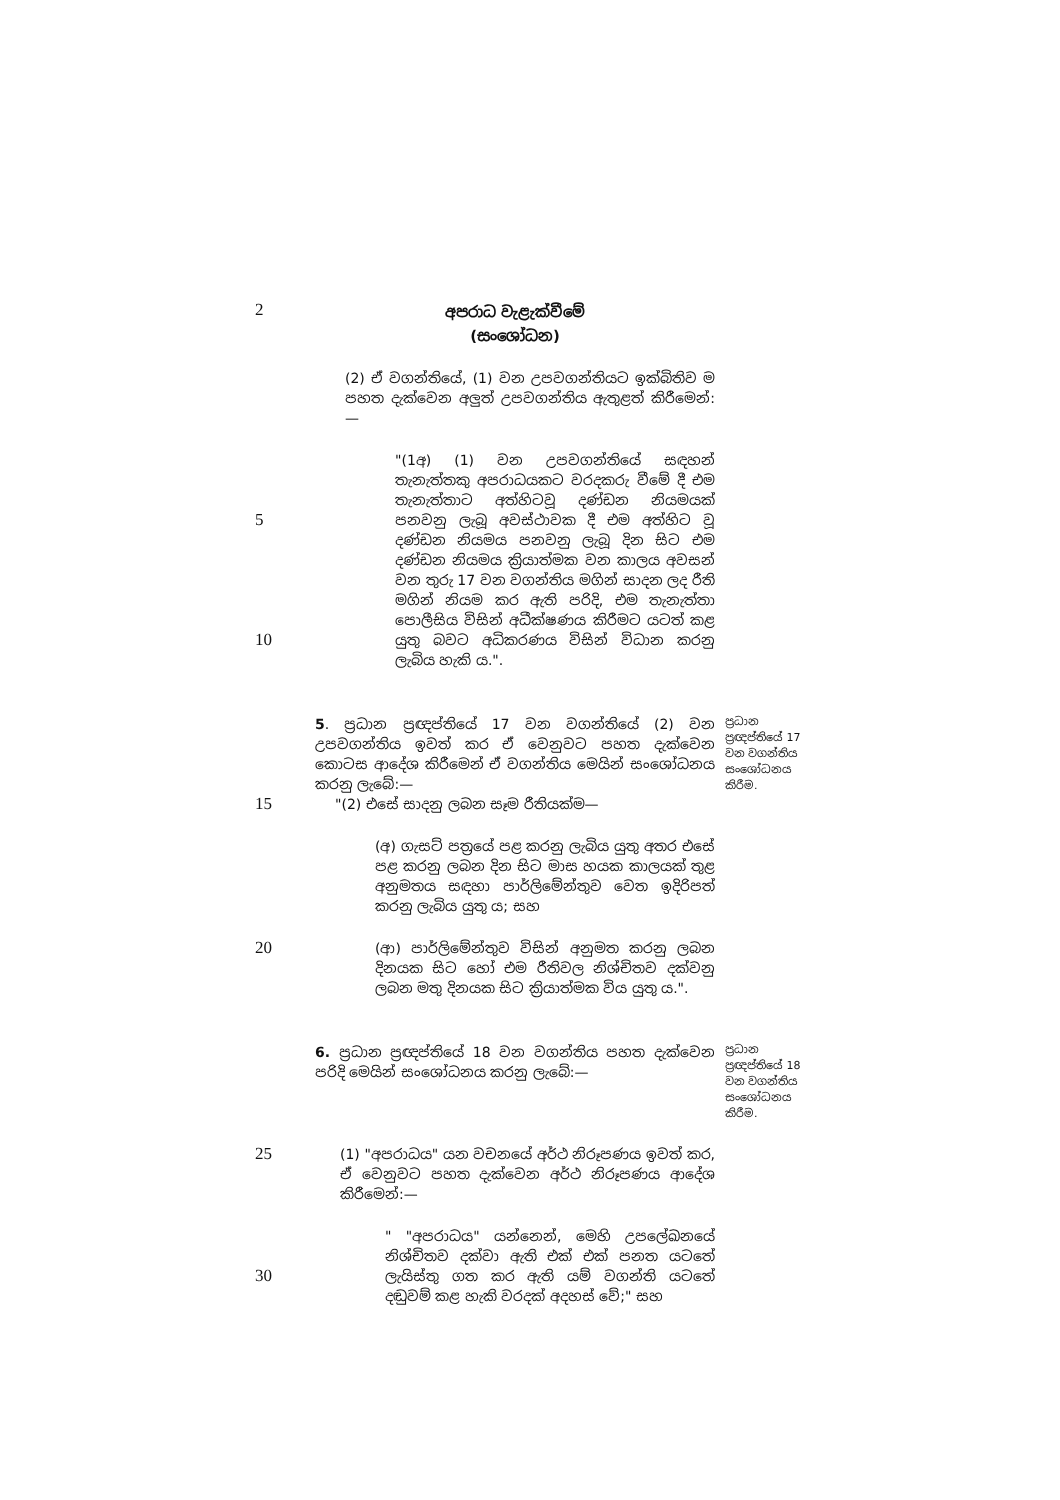2
අපරාධ වැළැක්වීමේ
(සංශෝධන)
(2) ඒ වගන්තියේ, (1) වන උපවගන්තියට ඉක්බිතිව ම පහත දැක්වෙන අලුත් උපවගන්තිය ඇතුළත් කිරීමෙන්:—
5
10
"(1අ) (1) වන උපවගන්තියේ සඳහන් තැනැත්තකු අපරාධයකට වරදකරු වීමේ දී එම තැනැත්තාට අත්හිටවූ දණ්ඩන නියමයක් පනවනු ලැබූ අවස්ථාවක දී එම අත්හිට වූ දණ්ඩන නියමය පනවනු ලැබූ දින සිට එම දණ්ඩන නියමය ක්‍රියාත්මක වන කාලය අවසන් වන තුරු 17 වන වගන්තිය මගින් සාදන ලද රීති මගින් නියම කර ඇති පරිදි, එම තැනැත්තා පොලීසිය විසින් අධීක්ෂණය කිරීමට යටත් කළ යුතු බවට අධිකරණය විසින් විධාන කරනු ලැබිය හැකි ය.".
5. ප්‍රධාන ප්‍රඥප්තියේ 17 වන වගන්තියේ (2) වන උපවගන්තිය ඉවත් කර ඒ වෙනුවට පහත දැක්වෙන කොටස ආදේශ කිරීමෙන් ඒ වගන්තිය මෙයින් සංශෝධනය කරනු ලැබේ:—
ප්‍රධාන ප්‍රඥප්තියේ 17 වන වගන්තිය සංශෝධනය කිරීම.
15
"(2) එසේ සාදනු ලබන සෑම රීතියක්ම—
(අ) ගැසට් පත්‍රයේ පළ කරනු ලැබිය යුතු අතර එසේ පළ කරනු ලබන දින සිට මාස හයක කාලයක් තුළ අනුමතය සඳහා පාර්ලිමේන්තුව වෙත ඉදිරිපත් කරනු ලැබිය යුතු ය; සහ
20
(ආ) පාර්ලිමේන්තුව විසින් අනුමත කරනු ලබන දිනයක සිට හෝ එම රීතිවල නිශ්චිතව දක්වනු ලබන මතු දිනයක සිට ක්‍රියාත්මක විය යුතු ය.".
6. ප්‍රධාන ප්‍රඥප්තියේ 18 වන වගන්තිය පහත දැක්වෙන පරිදි මෙයින් සංශෝධනය කරනු ලැබේ:—
ප්‍රධාන ප්‍රඥප්තියේ 18 වන වගන්තිය සංශෝධනය කිරීම.
25
(1) "අපරාධය" යන වචනයේ අර්ථ නිරූපණය ඉවත් කර, ඒ වෙනුවට පහත දැක්වෙන අර්ථ නිරූපණය ආදේශ කිරීමෙන්:—
30
" "අපරාධය" යන්නෙන්, මෙහි උපලේඛනයේ නිශ්චිතව දක්වා ඇති එක් එක් පනත යටතේ ලැයිස්තු ගත කර ඇති යම් වගන්ති යටතේ දඬුවම් කළ හැකි වරදක් අදහස් වේ;" සහ